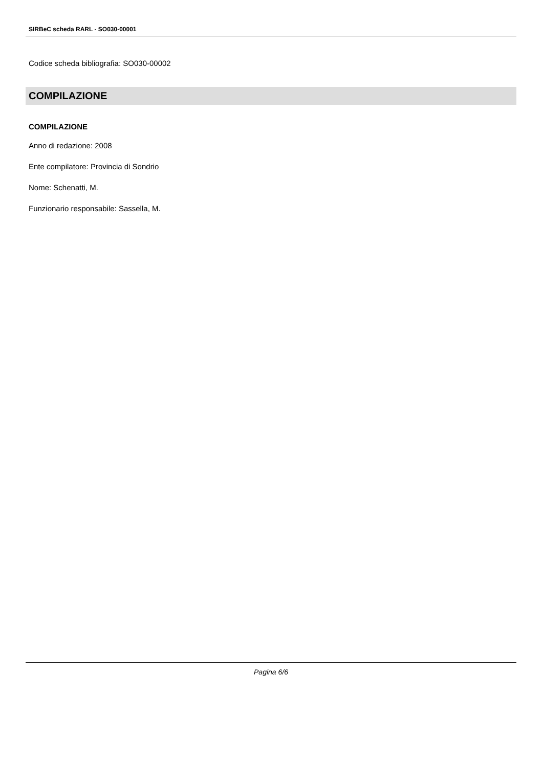SIRBeC scheda RARL - SO030-00001
Codice scheda bibliografia: SO030-00002
COMPILAZIONE
COMPILAZIONE
Anno di redazione: 2008
Ente compilatore: Provincia di Sondrio
Nome: Schenatti, M.
Funzionario responsabile: Sassella, M.
Pagina 6/6